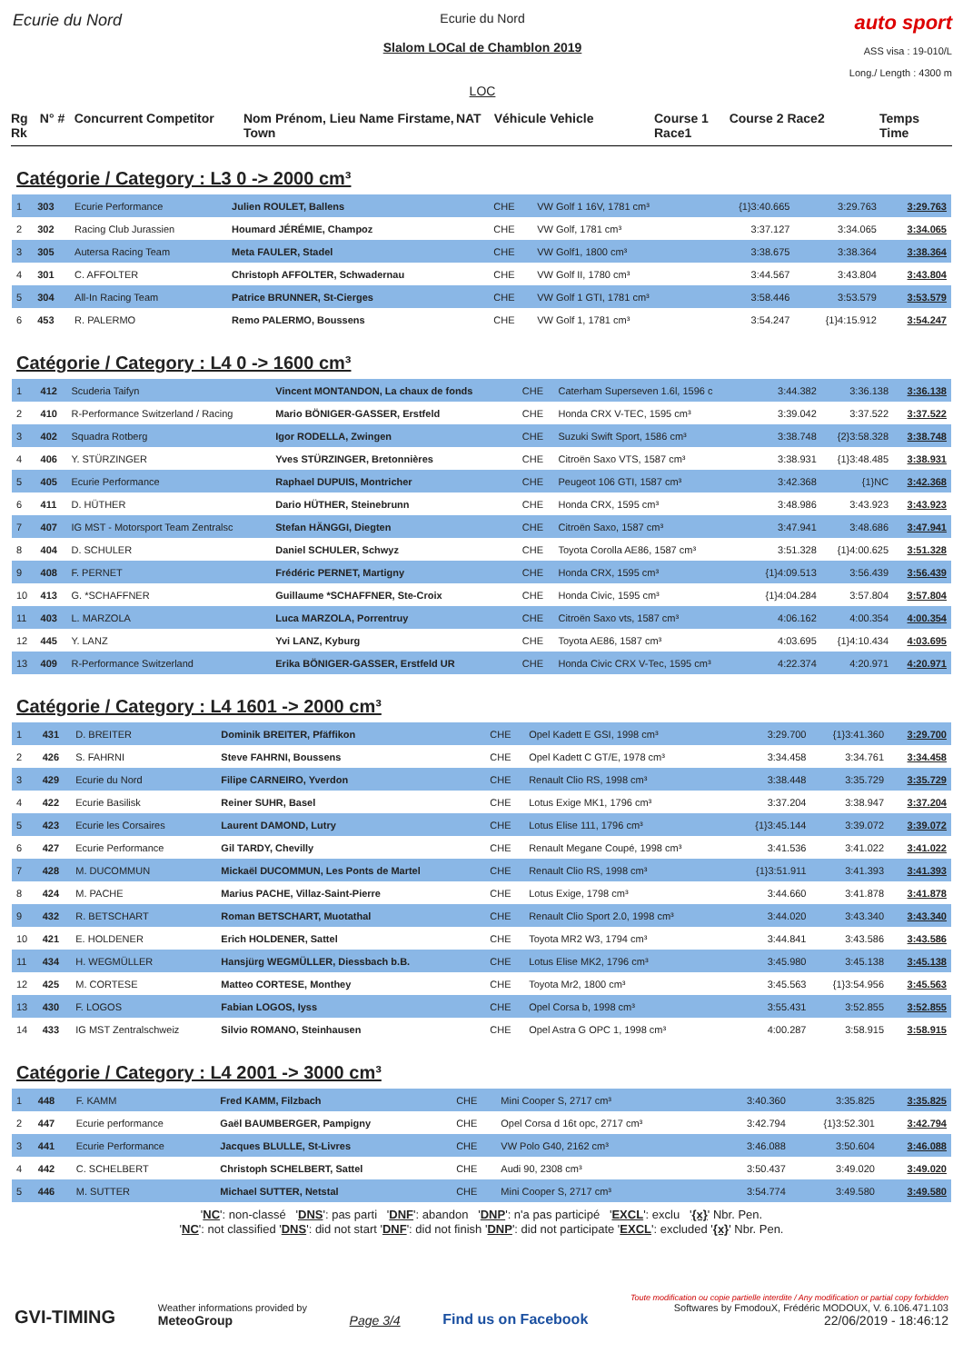Ecurie du Nord
Ecurie du Nord
Slalom LOCal de Chamblon 2019
LOC
auto sport
ASS visa : 19-010/L
Long./ Length : 4300 m
Rg Rk N° # Concurrent Competitor Nom Prénom, Lieu Name Firstame, Town NAT Véhicule Vehicle Course 1 Race1 Course 2 Race2 Temps Time
Catégorie / Category : L3 0 -> 2000 cm³
| 1 | 303 | Ecurie Performance | Julien ROULET, Ballens | CHE | VW Golf 1 16V, 1781 cm³ | {1}3:40.665 | 3:29.763 | 3:29.763 |
| 2 | 302 | Racing Club Jurassien | Houmard JÉRÉMIE, Champoz | CHE | VW Golf, 1781 cm³ | 3:37.127 | 3:34.065 | 3:34.065 |
| 3 | 305 | Autersa Racing Team | Meta FAULER, Stadel | CHE | VW Golf1, 1800 cm³ | 3:38.675 | 3:38.364 | 3:38.364 |
| 4 | 301 | C. AFFOLTER | Christoph AFFOLTER, Schwadernau | CHE | VW Golf II, 1780 cm³ | 3:44.567 | 3:43.804 | 3:43.804 |
| 5 | 304 | All-In Racing Team | Patrice BRUNNER, St-Cierges | CHE | VW Golf 1 GTI, 1781 cm³ | 3:58.446 | 3:53.579 | 3:53.579 |
| 6 | 453 | R. PALERMO | Remo PALERMO, Boussens | CHE | VW Golf 1, 1781 cm³ | 3:54.247 | {1}4:15.912 | 3:54.247 |
Catégorie / Category : L4 0 -> 1600 cm³
| 1 | 412 | Scuderia Taifyn | Vincent MONTANDON, La chaux de fonds | CHE | Caterham Superseven 1.6l, 1596 c | 3:44.382 | 3:36.138 | 3:36.138 |
| 2 | 410 | R-Performance Switzerland / Racing | Mario BÖNIGER-GASSER, Erstfeld | CHE | Honda CRX V-TEC, 1595 cm³ | 3:39.042 | 3:37.522 | 3:37.522 |
| 3 | 402 | Squadra Rotberg | Igor RODELLA, Zwingen | CHE | Suzuki Swift Sport, 1586 cm³ | 3:38.748 | {2}3:58.328 | 3:38.748 |
| 4 | 406 | Y. STÜRZINGER | Yves STÜRZINGER, Bretonnières | CHE | Citroën Saxo VTS, 1587 cm³ | 3:38.931 | {1}3:48.485 | 3:38.931 |
| 5 | 405 | Ecurie Performance | Raphael DUPUIS, Montricher | CHE | Peugeot 106 GTI, 1587 cm³ | 3:42.368 | {1}NC | 3:42.368 |
| 6 | 411 | D. HÜTHER | Dario HÜTHER, Steinebrunn | CHE | Honda CRX, 1595 cm³ | 3:48.986 | 3:43.923 | 3:43.923 |
| 7 | 407 | IG MST - Motorsport Team Zentralsc | Stefan HÄNGGI, Diegten | CHE | Citroën Saxo, 1587 cm³ | 3:47.941 | 3:48.686 | 3:47.941 |
| 8 | 404 | D. SCHULER | Daniel SCHULER, Schwyz | CHE | Toyota Corolla AE86, 1587 cm³ | 3:51.328 | {1}4:00.625 | 3:51.328 |
| 9 | 408 | F. PERNET | Frédéric PERNET, Martigny | CHE | Honda CRX, 1595 cm³ | {1}4:09.513 | 3:56.439 | 3:56.439 |
| 10 | 413 | G. *SCHAFFNER | Guillaume *SCHAFFNER, Ste-Croix | CHE | Honda Civic, 1595 cm³ | {1}4:04.284 | 3:57.804 | 3:57.804 |
| 11 | 403 | L. MARZOLA | Luca MARZOLA, Porrentruy | CHE | Citroën Saxo vts, 1587 cm³ | 4:06.162 | 4:00.354 | 4:00.354 |
| 12 | 445 | Y. LANZ | Yvi LANZ, Kyburg | CHE | Toyota AE86, 1587 cm³ | 4:03.695 | {1}4:10.434 | 4:03.695 |
| 13 | 409 | R-Performance Switzerland | Erika BÖNIGER-GASSER, Erstfeld UR | CHE | Honda Civic CRX V-Tec, 1595 cm³ | 4:22.374 | 4:20.971 | 4:20.971 |
Catégorie / Category : L4 1601 -> 2000 cm³
| 1 | 431 | D. BREITER | Dominik BREITER, Pfäffikon | CHE | Opel Kadett E GSI, 1998 cm³ | 3:29.700 | {1}3:41.360 | 3:29.700 |
| 2 | 426 | S. FAHRNI | Steve FAHRNI, Boussens | CHE | Opel Kadett C GT/E, 1978 cm³ | 3:34.458 | 3:34.761 | 3:34.458 |
| 3 | 429 | Ecurie du Nord | Filipe CARNEIRO, Yverdon | CHE | Renault Clio RS, 1998 cm³ | 3:38.448 | 3:35.729 | 3:35.729 |
| 4 | 422 | Ecurie Basilisk | Reiner SUHR, Basel | CHE | Lotus Exige MK1, 1796 cm³ | 3:37.204 | 3:38.947 | 3:37.204 |
| 5 | 423 | Ecurie les Corsaires | Laurent DAMOND, Lutry | CHE | Lotus Elise 111, 1796 cm³ | {1}3:45.144 | 3:39.072 | 3:39.072 |
| 6 | 427 | Ecurie Performance | Gil TARDY, Chevilly | CHE | Renault Megane Coupé, 1998 cm³ | 3:41.536 | 3:41.022 | 3:41.022 |
| 7 | 428 | M. DUCOMMUN | Mickaël DUCOMMUN, Les Ponts de Martel | CHE | Renault Clio RS, 1998 cm³ | {1}3:51.911 | 3:41.393 | 3:41.393 |
| 8 | 424 | M. PACHE | Marius PACHE, Villaz-Saint-Pierre | CHE | Lotus Exige, 1798 cm³ | 3:44.660 | 3:41.878 | 3:41.878 |
| 9 | 432 | R. BETSCHART | Roman BETSCHART, Muotathal | CHE | Renault Clio Sport 2.0, 1998 cm³ | 3:44.020 | 3:43.340 | 3:43.340 |
| 10 | 421 | E. HOLDENER | Erich HOLDENER, Sattel | CHE | Toyota MR2 W3, 1794 cm³ | 3:44.841 | 3:43.586 | 3:43.586 |
| 11 | 434 | H. WEGMÜLLER | Hansjürg WEGMÜLLER, Diessbach b.B. | CHE | Lotus Elise MK2, 1796 cm³ | 3:45.980 | 3:45.138 | 3:45.138 |
| 12 | 425 | M. CORTESE | Matteo CORTESE, Monthey | CHE | Toyota Mr2, 1800 cm³ | 3:45.563 | {1}3:54.956 | 3:45.563 |
| 13 | 430 | F. LOGOS | Fabian LOGOS, Iyss | CHE | Opel Corsa b, 1998 cm³ | 3:55.431 | 3:52.855 | 3:52.855 |
| 14 | 433 | IG MST Zentralschweiz | Silvio ROMANO, Steinhausen | CHE | Opel Astra G OPC 1, 1998 cm³ | 4:00.287 | 3:58.915 | 3:58.915 |
Catégorie / Category : L4 2001 -> 3000 cm³
| 1 | 448 | F. KAMM | Fred KAMM, Filzbach | CHE | Mini Cooper S, 2717 cm³ | 3:40.360 | 3:35.825 | 3:35.825 |
| 2 | 447 | Ecurie performance | Gaël BAUMBERGER, Pampigny | CHE | Opel Corsa d 16t opc, 2717 cm³ | 3:42.794 | {1}3:52.301 | 3:42.794 |
| 3 | 441 | Ecurie Performance | Jacques BLULLE, St-Livres | CHE | VW Polo G40, 2162 cm³ | 3:46.088 | 3:50.604 | 3:46.088 |
| 4 | 442 | C. SCHELBERT | Christoph SCHELBERT, Sattel | CHE | Audi 90, 2308 cm³ | 3:50.437 | 3:49.020 | 3:49.020 |
| 5 | 446 | M. SUTTER | Michael SUTTER, Netstal | CHE | Mini Cooper S, 2717 cm³ | 3:54.774 | 3:49.580 | 3:49.580 |
'NC': non-classé 'DNS': pas parti 'DNF': abandon 'DNP': n'a pas participé 'EXCL': exclu '{x}' Nbr. Pen.
'NC': not classified 'DNS': did not start 'DNF': did not finish 'DNP': did not participate 'EXCL': excluded '{x}' Nbr. Pen.
GVI-TIMING
Weather informations provided by
MeteoGroup
Page 3/4
Find us on Facebook
Toute modification ou copie partielle interdite / Any modification or partial copy forbidden
Softwares by FmodouX, Frédéric MODOUX, V. 6.106.471.103
22/06/2019 - 18:46:12